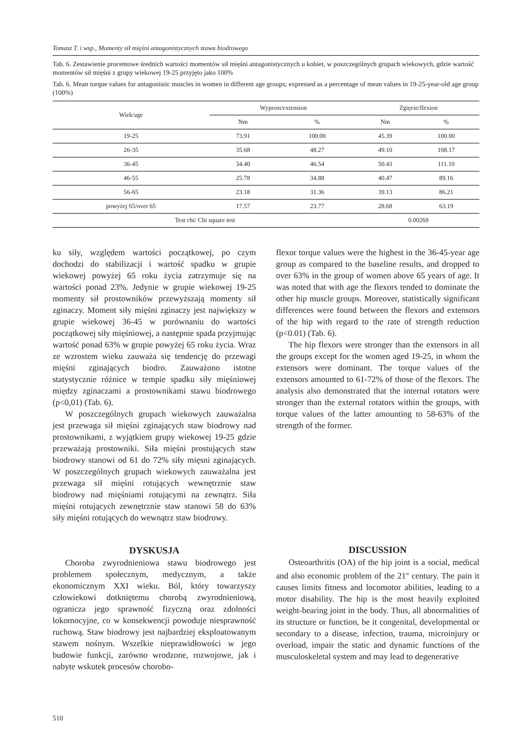Tomasz T. i wsp., Momenty sił mięśni antagonistycznych stawu biodrowego
Tab. 6. Zestawienie procentowe średnich wartości momentów sił mięśni antagonistycznych u kobiet, w poszczególnych grupach wiekowych, gdzie wartość momentów sił mięśni z grupy wiekowej 19-25 przyjęto jako 100%
Tab. 6. Mean torque values for antagonistic muscles in women in different age groups; expressed as a percentage of mean values in 19-25-year-old age group (100%)
| Wiek/age | Wyprost/extension | | Zgięcie/flexion | |
| --- | --- | --- | --- | --- |
| | Nm | % | Nm | % |
| 19-25 | 73.91 | 100.00 | 45.39 | 100.00 |
| 26-35 | 35.68 | 48.27 | 49.10 | 108.17 |
| 36-45 | 34.40 | 46.54 | 50.43 | 111.10 |
| 46-55 | 25.78 | 34.88 | 40.47 | 89.16 |
| 56-65 | 23.18 | 31.36 | 39.13 | 86.21 |
| powyżej 65/over 65 | 17.57 | 23.77 | 28.68 | 63.19 |
| Test chi/ Chi square test | | | 0.00269 | |
ku siły, względem wartości początkowej, po czym dochodzi do stabilizacji i wartość spadku w grupie wiekowej powyżej 65 roku życia zatrzymuje się na wartości ponad 23%. Jedynie w grupie wiekowej 19-25 momenty sił prostowników przewyższają momenty sił zginaczy. Moment siły mięśni zginaczy jest największy w grupie wiekowej 36-45 w porównaniu do wartości początkowej siły mięśniowej, a następnie spada przyjmując wartość ponad 63% w grupie powyżej 65 roku życia. Wraz ze wzrostem wieku zauważa się tendencję do przewagi mięśni zginających biodro. Zauważono istotne statystycznie różnice w tempie spadku siły mięśniowej między zginaczami a prostownikami stawu biodrowego (p<0,01) (Tab. 6).
W poszczególnych grupach wiekowych zauważalna jest przewaga sił mięśni zginających staw biodrowy nad prostownikami, z wyjątkiem grupy wiekowej 19-25 gdzie przeważają prostowniki. Siła mięśni prostujących staw biodrowy stanowi od 61 do 72% siły mięsni zginających. W poszczególnych grupach wiekowych zauważalna jest przewaga sił mięśni rotujących wewnętrznie staw biodrowy nad mięśniami rotującymi na zewnątrz. Siła mięśni rotujących zewnętrznie staw stanowi 58 do 63% siły mięśni rotujących do wewnątrz staw biodrowy.
DYSKUSJA
Choroba zwyrodnieniowa stawu biodrowego jest problemem społecznym, medycznym, a także ekonomicznym XXI wieku. Ból, który towarzyszy człowiekowi dotkniętemu chorobą zwyrodnieniową, ogranicza jego sprawność fizyczną oraz zdolności lokomocyjne, co w konsekwencji powoduje niesprawność ruchową. Staw biodrowy jest najbardziej eksploatowanym stawem nośnym. Wszelkie nieprawidłowości w jego budowie funkcji, zarówno wrodzone, rozwojowe, jak i nabyte wskutek procesów chorobo-
flexor torque values were the highest in the 36-45-year age group as compared to the baseline results, and dropped to over 63% in the group of women above 65 years of age. It was noted that with age the flexors tended to dominate the other hip muscle groups. Moreover, statistically significant differences were found between the flexors and extensors of the hip with regard to the rate of strength reduction (p<0.01) (Tab. 6).
The hip flexors were stronger than the extensors in all the groups except for the women aged 19-25, in whom the extensors were dominant. The torque values of the extensors amounted to 61-72% of those of the flexors. The analysis also demonstrated that the internal rotators were stronger than the external rotators within the groups, with torque values of the latter amounting to 58-63% of the strength of the former.
DISCUSSION
Osteoarthritis (OA) of the hip joint is a social, medical and also economic problem of the 21<sup>st</sup> century. The pain it causes limits fitness and locomotor abilities, leading to a motor disability. The hip is the most heavily exploited weight-bearing joint in the body. Thus, all abnormalities of its structure or function, be it congenital, developmental or secondary to a disease, infection, trauma, microinjury or overload, impair the static and dynamic functions of the musculoskeletal system and may lead to degenerative
510